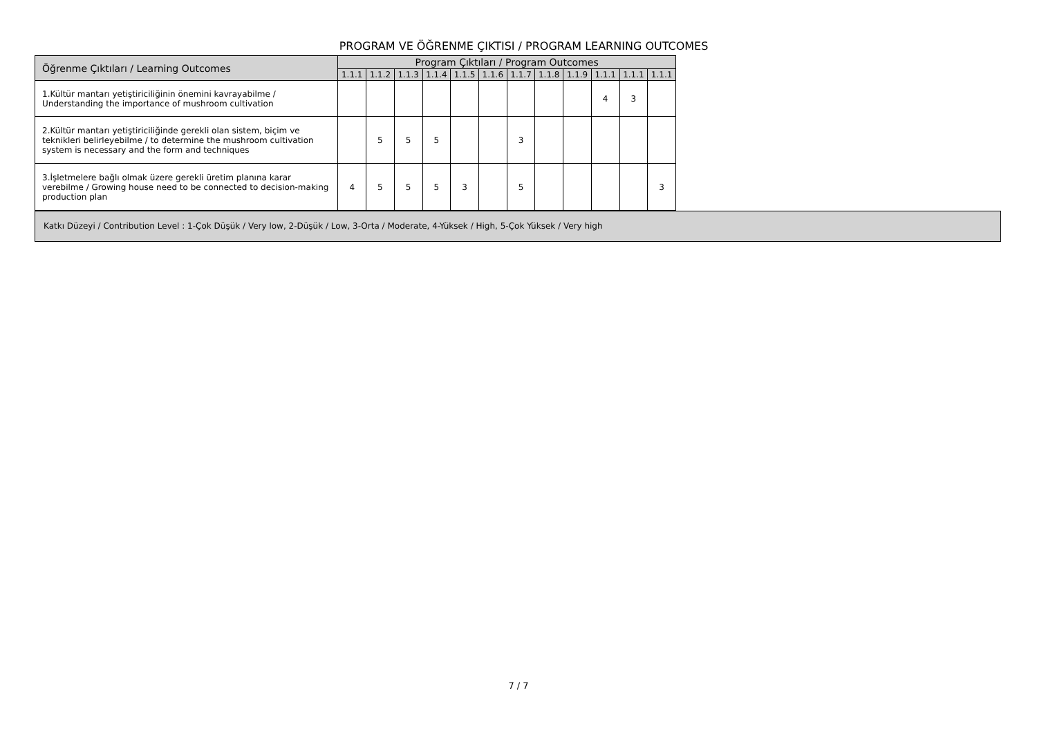PROGRAM VE ÖĞRENME ÇIKTISI / PROGRAM LEARNING OUTCOMES
| Öğrenme Çıktıları / Learning Outcomes | Program Çıktıları / Program Outcomes | | | | | | | | | | | |
| --- | --- | --- | --- | --- | --- | --- | --- | --- | --- | --- | --- | --- |
| | 1.1.1 | 1.1.2 | 1.1.3 | 1.1.4 | 1.1.5 | 1.1.6 | 1.1.7 | 1.1.8 | 1.1.9 | 1.1.1 | 1.1.1 | 1.1.1 |
| 1.Kültür mantarı yetiştiriciliğinin önemini kavrayabilme / Understanding the importance of mushroom cultivation | | | | | | | | | | 4 | 3 | |
| 2.Kültür mantarı yetiştiriciliğinde gerekli olan sistem, biçim ve teknikleri belirleyebilme / to determine the mushroom cultivation system is necessary and the form and techniques | | 5 | 5 | 5 | | | 3 | | | | | |
| 3.İşletmelere bağlı olmak üzere gerekli üretim planına karar verebilme / Growing house need to be connected to decision-making production plan | 4 | 5 | 5 | 5 | 3 | | 5 | | | | | 3 |
Katkı Düzeyi / Contribution Level : 1-Çok Düşük / Very low, 2-Düşük / Low, 3-Orta / Moderate, 4-Yüksek / High, 5-Çok Yüksek / Very high
7 / 7